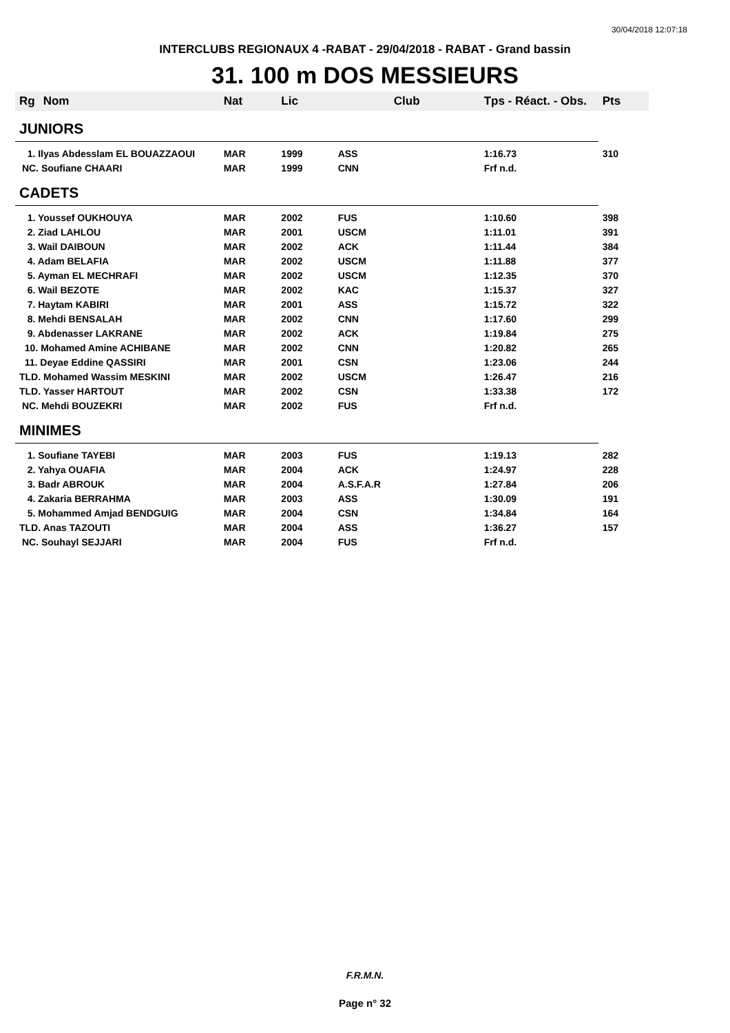30/04/2018 12:07:18
INTERCLUBS REGIONAUX 4 -RABAT - 29/04/2018 - RABAT - Grand bassin
31. 100 m DOS MESSIEURS
| Rg | Nom | Nat | Lic | Club | Tps - Réact. - Obs. | Pts |
| --- | --- | --- | --- | --- | --- | --- |
| JUNIORS | | | | | | |
| 1. Ilyas Abdesslam EL BOUAZZAOUI | | MAR | 1999 | ASS | 1:16.73 | 310 |
| NC. Soufiane CHAARI | | MAR | 1999 | CNN | Frf n.d. | |
| CADETS | | | | | | |
| 1. Youssef OUKHOUYA | | MAR | 2002 | FUS | 1:10.60 | 398 |
| 2. Ziad LAHLOU | | MAR | 2001 | USCM | 1:11.01 | 391 |
| 3. Wail DAIBOUN | | MAR | 2002 | ACK | 1:11.44 | 384 |
| 4. Adam BELAFIA | | MAR | 2002 | USCM | 1:11.88 | 377 |
| 5. Ayman EL MECHRAFI | | MAR | 2002 | USCM | 1:12.35 | 370 |
| 6. Wail BEZOTE | | MAR | 2002 | KAC | 1:15.37 | 327 |
| 7. Haytam KABIRI | | MAR | 2001 | ASS | 1:15.72 | 322 |
| 8. Mehdi BENSALAH | | MAR | 2002 | CNN | 1:17.60 | 299 |
| 9. Abdenasser LAKRANE | | MAR | 2002 | ACK | 1:19.84 | 275 |
| 10. Mohamed Amine ACHIBANE | | MAR | 2002 | CNN | 1:20.82 | 265 |
| 11. Deyae Eddine QASSIRI | | MAR | 2001 | CSN | 1:23.06 | 244 |
| TLD. Mohamed Wassim MESKINI | | MAR | 2002 | USCM | 1:26.47 | 216 |
| TLD. Yasser HARTOUT | | MAR | 2002 | CSN | 1:33.38 | 172 |
| NC. Mehdi BOUZEKRI | | MAR | 2002 | FUS | Frf n.d. | |
| MINIMES | | | | | | |
| 1. Soufiane TAYEBI | | MAR | 2003 | FUS | 1:19.13 | 282 |
| 2. Yahya OUAFIA | | MAR | 2004 | ACK | 1:24.97 | 228 |
| 3. Badr ABROUK | | MAR | 2004 | A.S.F.A.R | 1:27.84 | 206 |
| 4. Zakaria BERRAHMA | | MAR | 2003 | ASS | 1:30.09 | 191 |
| 5. Mohammed Amjad BENDGUIG | | MAR | 2004 | CSN | 1:34.84 | 164 |
| TLD. Anas TAZOUTI | | MAR | 2004 | ASS | 1:36.27 | 157 |
| NC. Souhayl SEJJARI | | MAR | 2004 | FUS | Frf n.d. | |
F.R.M.N.
Page n° 32